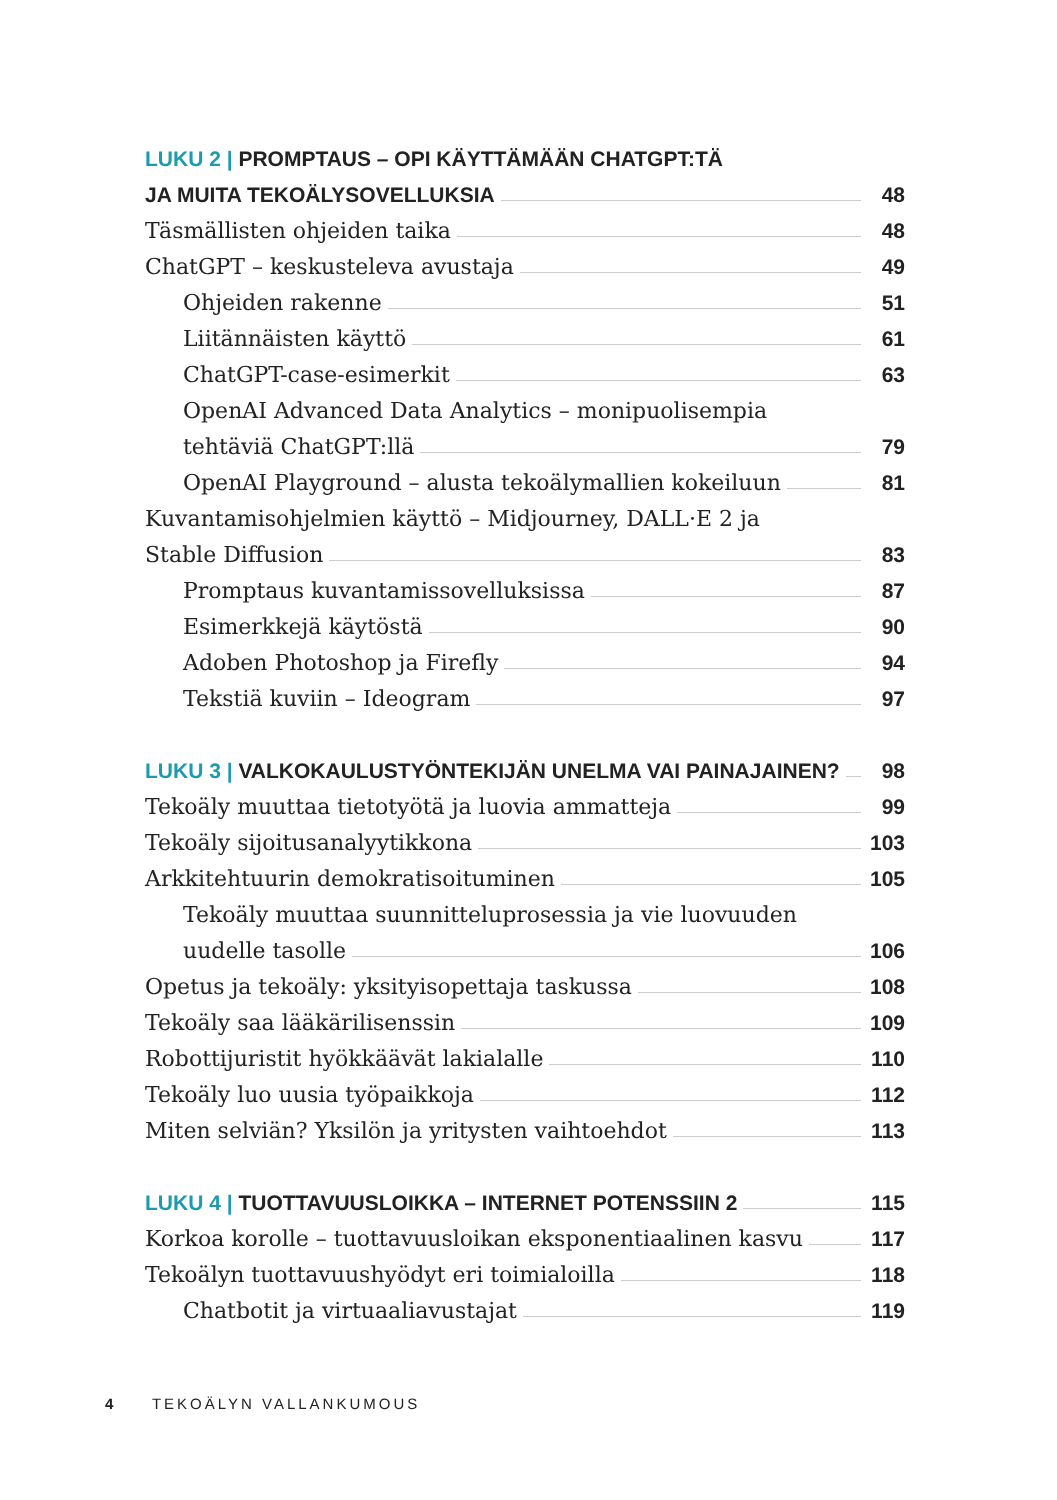LUKU 2 | PROMPTAUS – OPI KÄYTTÄMÄÄN CHATGPT:TÄ
JA MUITA TEKOÄLYSOVELLUKSIA 48
Täsmällisten ohjeiden taika 48
ChatGPT – keskusteleva avustaja 49
Ohjeiden rakenne 51
Liitännäisten käyttö 61
ChatGPT-case-esimerkit 63
OpenAI Advanced Data Analytics – monipuolisempia
tehtäviä ChatGPT:llä 79
OpenAI Playground – alusta tekoälymallien kokeiluun 81
Kuvantamisohjelmien käyttö – Midjourney, DALL·E 2 ja
Stable Diffusion 83
Promptaus kuvantamissovelluksissa 87
Esimerkkejä käytöstä 90
Adoben Photoshop ja Firefly 94
Tekstiä kuviin – Ideogram 97
LUKU 3 | VALKOKAULUSTYÖNTEKIJÄN UNELMA VAI PAINAJAINEN? 98
Tekoäly muuttaa tietotyötä ja luovia ammatteja 99
Tekoäly sijoitusanalyytikkona 103
Arkkitehtuurin demokratisoituminen 105
Tekoäly muuttaa suunnitteluprosessia ja vie luovuuden
uudelle tasolle 106
Opetus ja tekoäly: yksityisopettaja taskussa 108
Tekoäly saa lääkärilisenssin 109
Robottijuristit hyökkäävät lakialalle 110
Tekoäly luo uusia työpaikkoja 112
Miten selviän? Yksilön ja yritysten vaihtoehdot 113
LUKU 4 | TUOTTAVUUSLOIKKA – INTERNET POTENSSIIN 2 115
Korkoa korolle – tuottavuusloikan eksponentiaalinen kasvu 117
Tekoälyn tuottavuushyödyt eri toimialoilla 118
Chatbotit ja virtuaaliavustajat 119
4 TEKOÄLYN VALLANKUMOUS